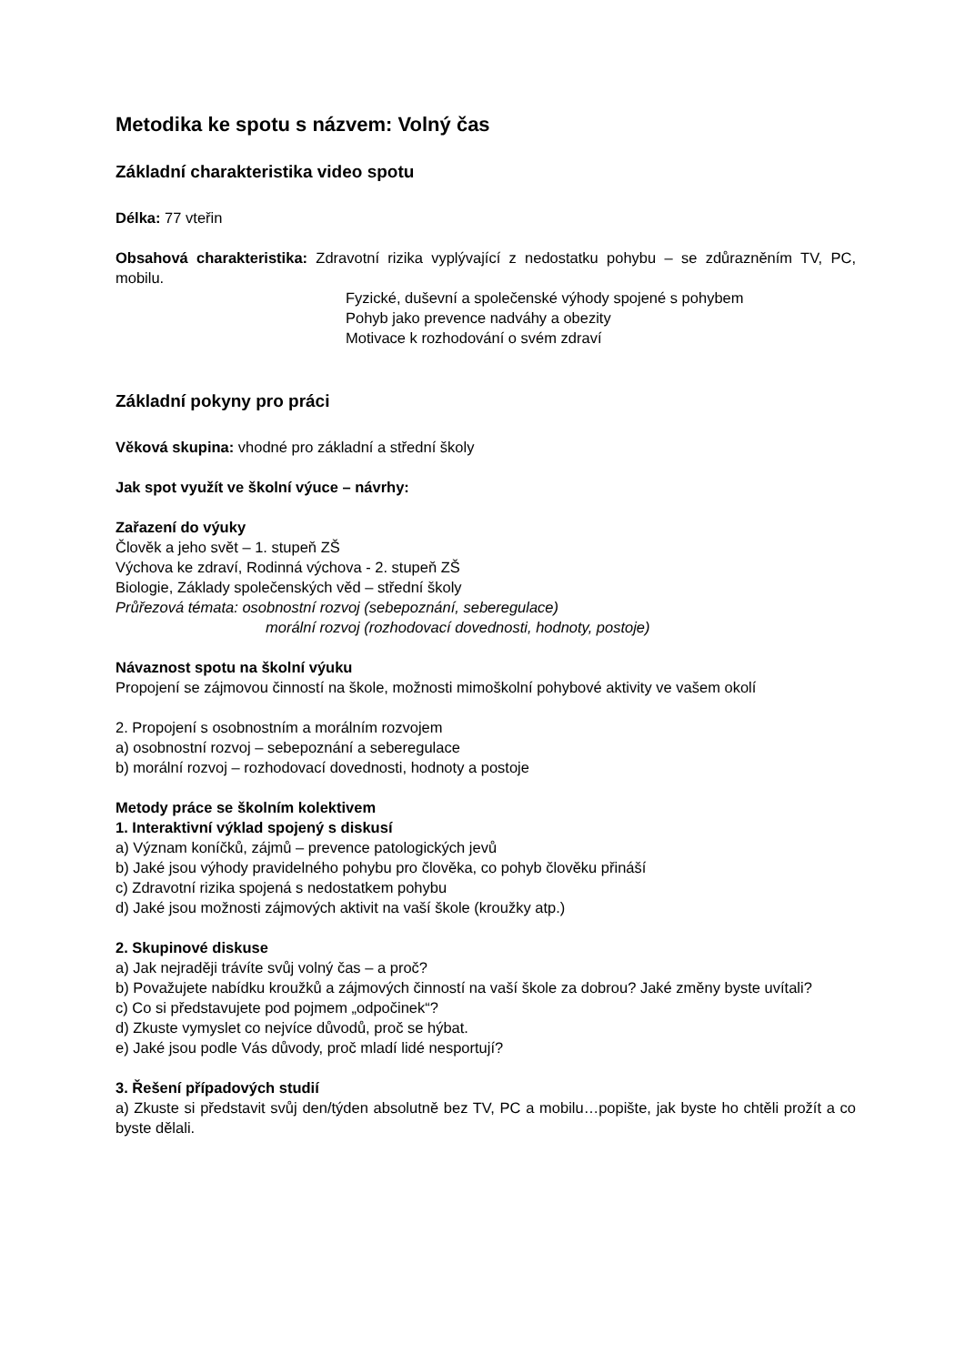Metodika ke spotu s názvem: Volný čas
Základní charakteristika video spotu
Délka: 77 vteřin
Obsahová charakteristika: Zdravotní rizika vyplývající z nedostatku pohybu – se zdůrazněním TV, PC, mobilu.
Fyzické, duševní a společenské výhody spojené s pohybem
Pohyb jako prevence nadváhy a obezity
Motivace k rozhodování o svém zdraví
Základní pokyny pro práci
Věková skupina: vhodné pro základní a střední školy
Jak spot využít ve školní výuce – návrhy:
Zařazení do výuky
Člověk a jeho svět – 1. stupeň ZŠ
Výchova ke zdraví, Rodinná výchova - 2. stupeň ZŠ
Biologie, Základy společenských věd – střední školy
Průřezová témata: osobnostní rozvoj (sebepoznání, seberegulace)
morální rozvoj (rozhodovací dovednosti, hodnoty, postoje)
Návaznost spotu na školní výuku
Propojení se zájmovou činností na škole, možnosti mimoškolní pohybové aktivity ve vašem okolí
2. Propojení s osobnostním a morálním rozvojem
a) osobnostní rozvoj – sebepoznání a seberegulace
b) morální rozvoj – rozhodovací dovednosti, hodnoty a postoje
Metody práce se školním kolektivem
1. Interaktivní výklad spojený s diskusí
a) Význam koníčků, zájmů – prevence patologických jevů
b) Jaké jsou výhody pravidelného pohybu pro člověka, co pohyb člověku přináší
c) Zdravotní rizika spojená s nedostatkem pohybu
d) Jaké jsou možnosti zájmových aktivit na vaší škole (kroužky atp.)
2. Skupinové diskuse
a) Jak nejraději trávíte svůj volný čas – a proč?
b) Považujete nabídku kroužků a zájmových činností na vaší škole za dobrou? Jaké změny byste uvítali?
c) Co si představujete pod pojmem „odpočinek“?
d) Zkuste vymyslet co nejvíce důvodů, proč se hýbat.
e) Jaké jsou podle Vás důvody, proč mladí lidé nesportují?
3. Řešení případových studií
a) Zkuste si představit svůj den/týden absolutně bez TV, PC a mobilu…popište, jak byste ho chtěli prožít a co byste dělali.